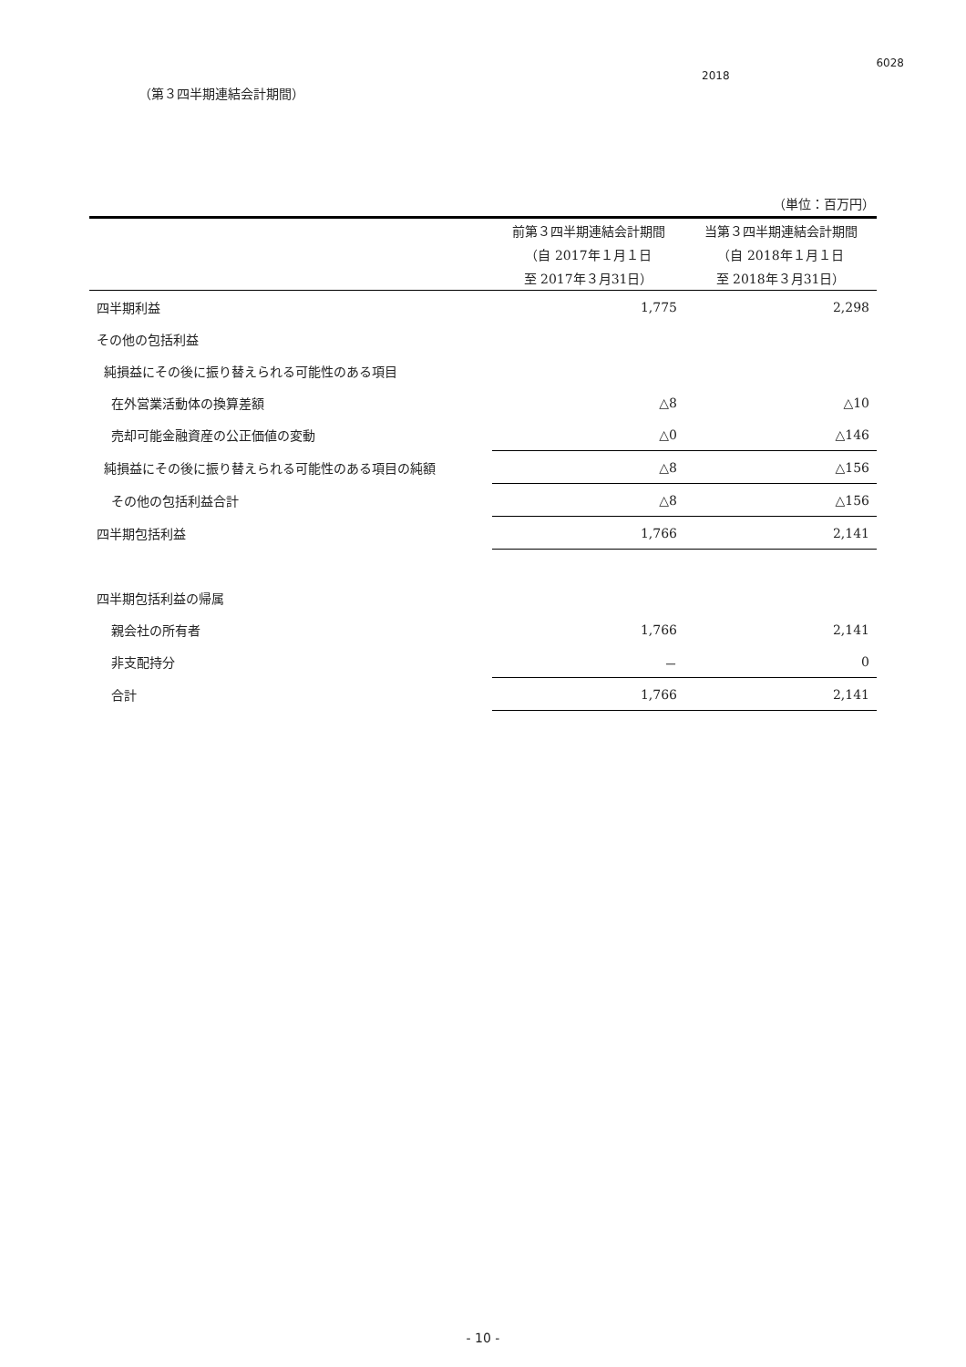6028
2018
（第３四半期連結会計期間）
（単位：百万円）
| | 前第３四半期連結会計期間 | 当第３四半期連結会計期間 |
| --- | --- | --- |
| | （自 2017年１月１日 | （自 2018年１月１日 |
| | 至 2017年３月31日） | 至 2018年３月31日） |
| 四半期利益 | 1,775 | 2,298 |
| その他の包括利益 | | |
| 純損益にその後に振り替えられる可能性のある項目 | | |
| 在外営業活動体の換算差額 | △8 | △10 |
| 売却可能金融資産の公正価値の変動 | △0 | △146 |
| 純損益にその後に振り替えられる可能性のある項目の純額 | △8 | △156 |
| その他の包括利益合計 | △8 | △156 |
| 四半期包括利益 | 1,766 | 2,141 |
| 四半期包括利益の帰属 | | |
| 親会社の所有者 | 1,766 | 2,141 |
| 非支配持分 | － | 0 |
| 合計 | 1,766 | 2,141 |
- 10 -